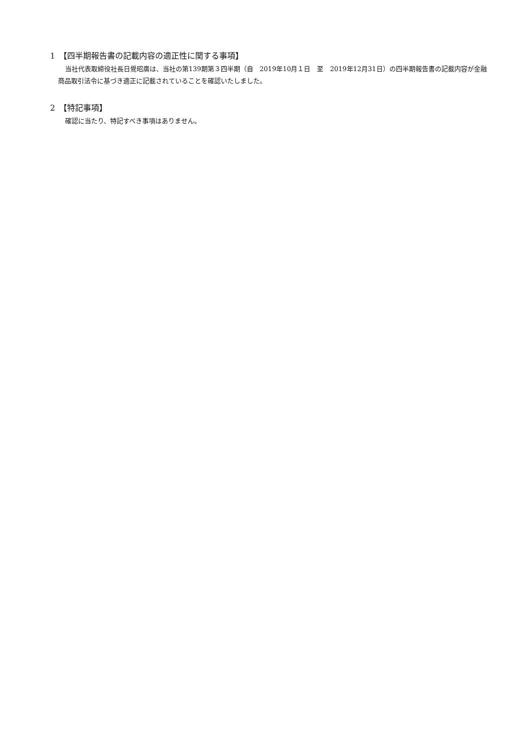1　【四半期報告書の記載内容の適正性に関する事項】
当社代表取締役社長日覺昭廣は、当社の第139期第３四半期（自　2019年10月１日　至　2019年12月31日）の四半期報告書の記載内容が金融商品取引法令に基づき適正に記載されていることを確認いたしました。
2　【特記事項】
確認に当たり、特記すべき事項はありません。